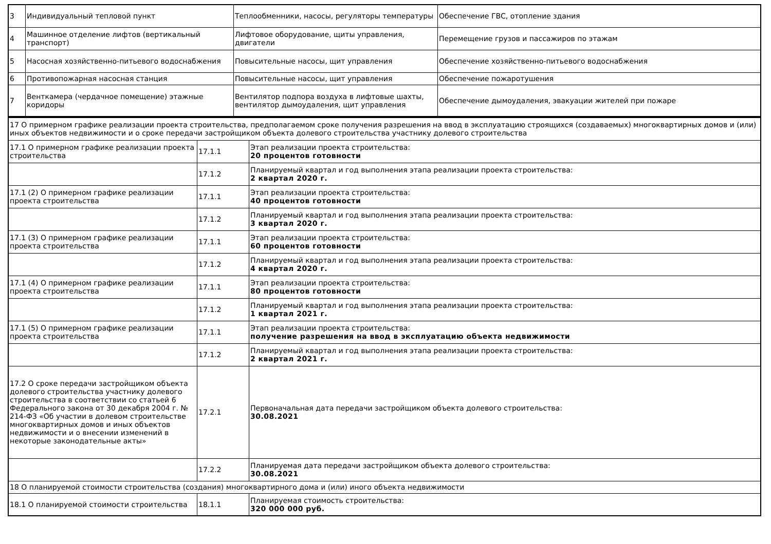| 3 | Индивидуальный тепловой пункт | Теплообменники, насосы, регуляторы температуры | Обеспечение ГВС, отопление здания |
| 4 | Машинное отделение лифтов (вертикальный транспорт) | Лифтовое оборудование, щиты управления, двигатели | Перемещение грузов и пассажиров по этажам |
| 5 | Насосная хозяйственно-питьевого водоснабжения | Повысительные насосы, щит управления | Обеспечение хозяйственно-питьевого водоснабжения |
| 6 | Противопожарная насосная станция | Повысительные насосы, щит управления | Обеспечение пожаротушения |
| 7 | Венткамера (чердачное помещение) этажные коридоры | Вентилятор подпора воздуха в лифтовые шахты, вентилятор дымоудаления, щит управления | Обеспечение дымоудаления, эвакуации жителей при пожаре |
| 17 О примерном графике реализации проекта строительства, предполагаемом сроке получения разрешения на ввод в эксплуатацию строящихся (создаваемых) многоквартирных домов и (или) иных объектов недвижимости и о сроке передачи застройщиком объекта долевого строительства участнику долевого строительства | | |
| 17.1 О примерном графике реализации проекта строительства | 17.1.1 | Этап реализации проекта строительства: 20 процентов готовности |
| | 17.1.2 | Планируемый квартал и год выполнения этапа реализации проекта строительства: 2 квартал 2020 г. |
| 17.1 (2) О примерном графике реализации проекта строительства | 17.1.1 | Этап реализации проекта строительства: 40 процентов готовности |
| | 17.1.2 | Планируемый квартал и год выполнения этапа реализации проекта строительства: 3 квартал 2020 г. |
| 17.1 (3) О примерном графике реализации проекта строительства | 17.1.1 | Этап реализации проекта строительства: 60 процентов готовности |
| | 17.1.2 | Планируемый квартал и год выполнения этапа реализации проекта строительства: 4 квартал 2020 г. |
| 17.1 (4) О примерном графике реализации проекта строительства | 17.1.1 | Этап реализации проекта строительства: 80 процентов готовности |
| | 17.1.2 | Планируемый квартал и год выполнения этапа реализации проекта строительства: 1 квартал 2021 г. |
| 17.1 (5) О примерном графике реализации проекта строительства | 17.1.1 | Этап реализации проекта строительства: получение разрешения на ввод в эксплуатацию объекта недвижимости |
| | 17.1.2 | Планируемый квартал и год выполнения этапа реализации проекта строительства: 2 квартал 2021 г. |
| 17.2 О сроке передачи застройщиком объекта долевого строительства участнику долевого строительства в соответствии со статьей 6 Федерального закона от 30 декабря 2004 г. № 214-ФЗ «Об участии в долевом строительстве многоквартирных домов и иных объектов недвижимости и о внесении изменений в некоторые законодательные акты» | 17.2.1 | Первоначальная дата передачи застройщиком объекта долевого строительства: 30.08.2021 |
| | 17.2.2 | Планируемая дата передачи застройщиком объекта долевого строительства: 30.08.2021 |
| 18 О планируемой стоимости строительства (создания) многоквартирного дома и (или) иного объекта недвижимости | | |
| 18.1 О планируемой стоимости строительства | 18.1.1 | Планируемая стоимость строительства: 320 000 000 руб. |